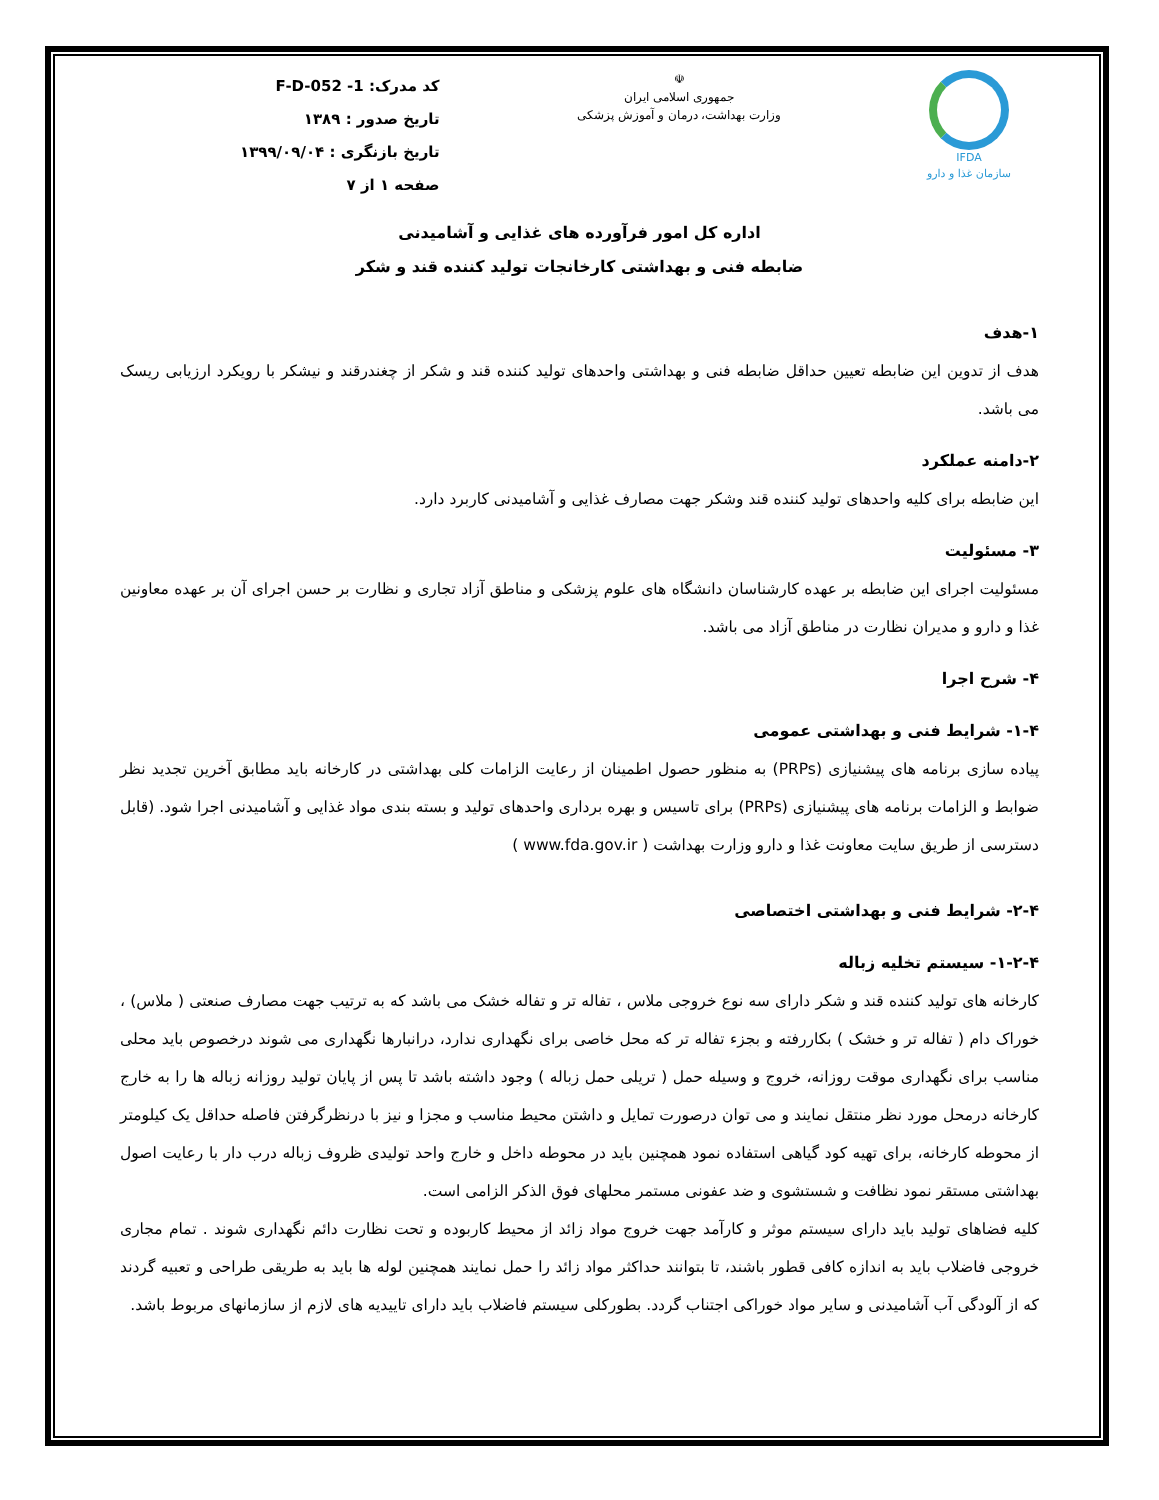IFDA
سازمان غذا و دارو
☫
جمهوری اسلامی ایران
وزارت بهداشت، درمان و آموزش پزشکی
کد مدرک: F-D-052 -1
تاریخ صدور : ۱۳۸۹
تاریخ بازنگری : ۱۳۹۹/۰۹/۰۴
صفحه ۱ از ۷
اداره کل امور فرآورده های غذایی و آشامیدنی
ضابطه فنی و بهداشتی کارخانجات تولید کننده قند و شکر
۱-هدف
هدف از تدوین این ضابطه تعیین حداقل ضابطه فنی و بهداشتی واحدهای تولید کننده قند و شکر از چغندرقند و نیشکر با رویکرد ارزیابی ریسک می باشد.
۲-دامنه عملکرد
این ضابطه برای کلیه واحدهای تولید کننده قند وشکر جهت مصارف غذایی و آشامیدنی کاربرد دارد.
۳- مسئولیت
مسئولیت اجرای این ضابطه بر عهده کارشناسان دانشگاه های علوم پزشکی و مناطق آزاد تجاری و نظارت بر حسن اجرای آن بر عهده معاونین غذا و دارو و مدیران نظارت در مناطق آزاد می باشد.
۴- شرح اجرا
۱-۴- شرایط فنی و بهداشتی عمومی
پیاده سازی برنامه های پیشنیازی (PRPs) به منظور حصول اطمینان از رعایت الزامات کلی بهداشتی در کارخانه باید مطابق آخرین تجدید نظر ضوابط و الزامات برنامه های پیشنیازی (PRPs) برای تاسیس و بهره برداری واحدهای تولید و بسته بندی مواد غذایی و آشامیدنی اجرا شود. (قابل دسترسی از طریق سایت معاونت غذا و دارو وزارت بهداشت ( www.fda.gov.ir )
۲-۴- شرایط فنی و بهداشتی اختصاصی
۱-۲-۴- سیستم تخلیه زباله
کارخانه های تولید کننده قند و شکر دارای سه نوع خروجی ملاس ، تفاله تر و تفاله خشک می باشد که به ترتیب جهت مصارف صنعتی ( ملاس) ، خوراک دام ( تفاله تر و خشک ) بکاررفته و بجزء تفاله تر که محل خاصی برای نگهداری ندارد، درانبارها نگهداری می شوند درخصوص باید محلی مناسب برای نگهداری موقت روزانه، خروج و وسیله حمل ( تریلی حمل زباله ) وجود داشته باشد تا پس از پایان تولید روزانه زباله ها را به خارج کارخانه درمحل مورد نظر منتقل نمایند و می توان درصورت تمایل و داشتن محیط مناسب و مجزا و نیز با درنظرگرفتن فاصله حداقل یک کیلومتر از محوطه کارخانه، برای تهیه کود گیاهی استفاده نمود همچنین باید در محوطه داخل و خارج واحد تولیدی ظروف زباله درب دار با رعایت اصول بهداشتی مستقر نمود نظافت و شستشوی و ضد عفونی مستمر محلهای فوق الذکر الزامی است.
کلیه فضاهای تولید باید دارای سیستم موثر و کارآمد جهت خروج مواد زائد از محیط کاربوده و تحت نظارت دائم نگهداری شوند . تمام مجاری خروجی فاضلاب باید به اندازه کافی قطور باشند، تا بتوانند حداکثر مواد زائد را حمل نمایند همچنین لوله ها باید به طریقی طراحی و تعبیه گردند که از آلودگی آب آشامیدنی و سایر مواد خوراکی اجتناب گردد. بطورکلی سیستم فاضلاب باید دارای تاییدیه های لازم از سازمانهای مربوط باشد.